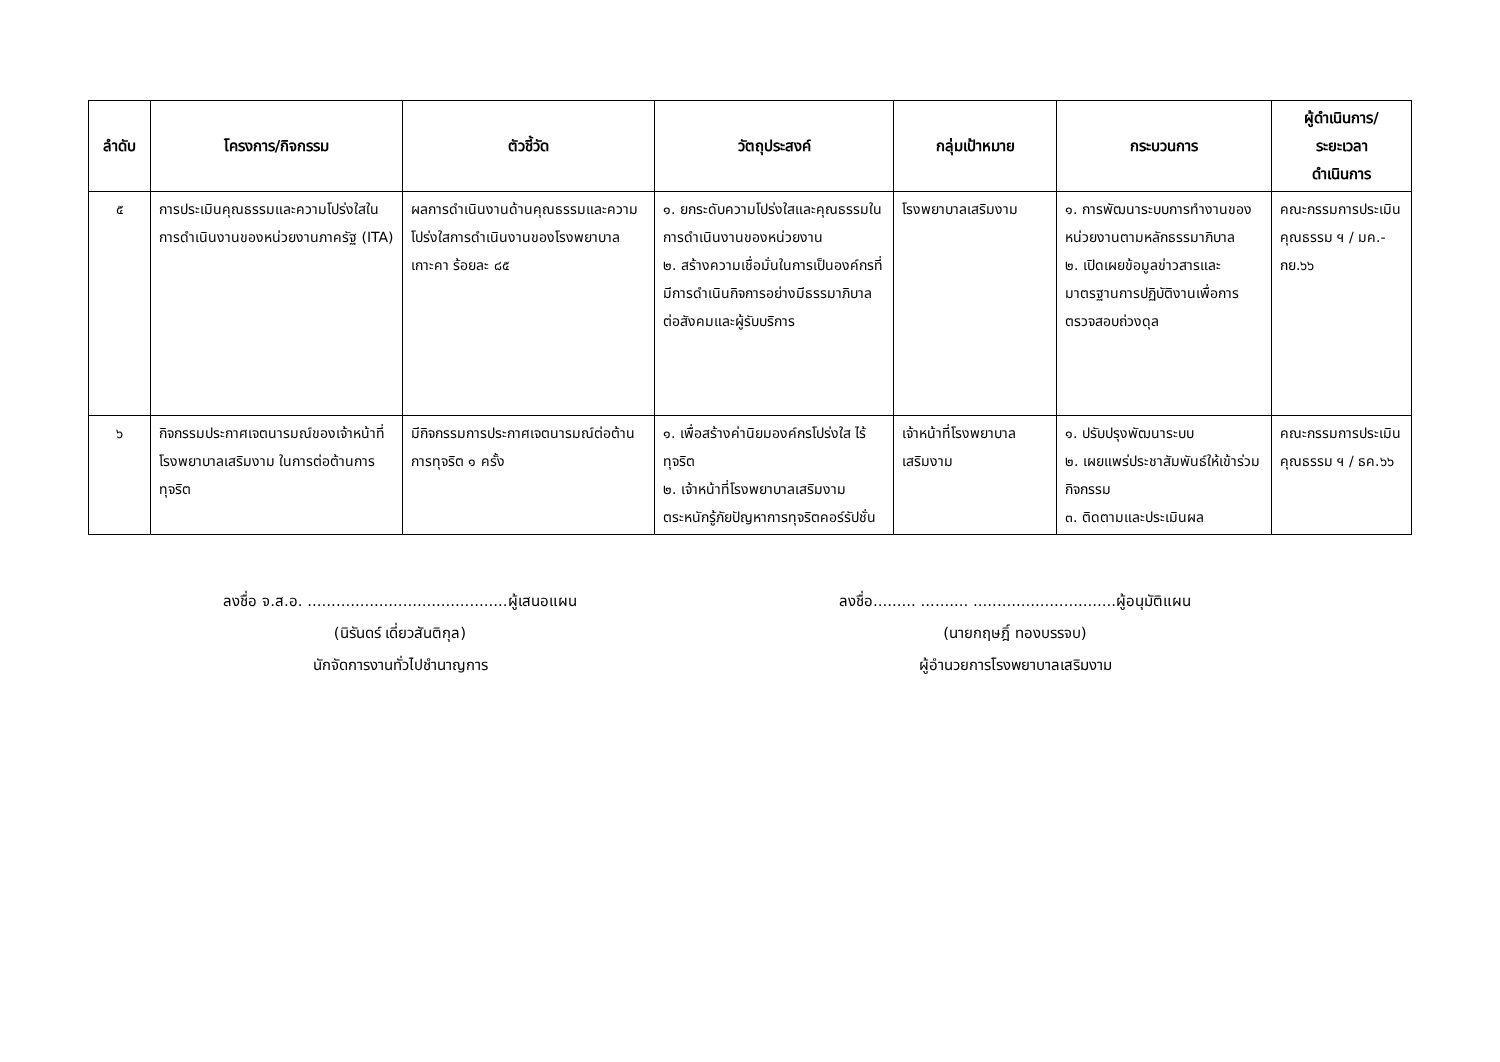| ลำดับ | โครงการ/กิจกรรม | ตัวชี้วัด | วัตถุประสงค์ | กลุ่มเป้าหมาย | กระบวนการ | ผู้ดำเนินการ/ ระยะเวลา ดำเนินการ |
| --- | --- | --- | --- | --- | --- | --- |
| ๕ | การประเมินคุณธรรมและความโปร่งใสในการดำเนินงานของหน่วยงานภาครัฐ (ITA) | ผลการดำเนินงานด้านคุณธรรมและความโปร่งใสการดำเนินงานของโรงพยาบาลเกาะคา ร้อยละ ๘๕ | ๑. ยกระดับความโปร่งใสและคุณธรรมในการดำเนินงานของหน่วยงาน ๒. สร้างความเชื่อมั่นในการเป็นองค์กรที่มีการดำเนินกิจการอย่างมีธรรมาภิบาลต่อสังคมและผู้รับบริการ | โรงพยาบาลเสริมงาม | ๑. การพัฒนาระบบการทำงานของหน่วยงานตามหลักธรรมาภิบาล ๒. เปิดเผยข้อมูลข่าวสารและมาตรฐานการปฏิบัติงานเพื่อการตรวจสอบถ่วงดุล | คณะกรรมการประเมินคุณธรรม ฯ / มค.-กย.๖๖ |
| ๖ | กิจกรรมประกาศเจตนารมณ์ของเจ้าหน้าที่โรงพยาบาลเสริมงาม ในการต่อต้านการทุจริต | มีกิจกรรมการประกาศเจตนารมณ์ต่อต้านการทุจริต ๑ ครั้ง | ๑. เพื่อสร้างค่านิยมองค์กรโปร่งใส ไร้ทุจริต ๒. เจ้าหน้าที่โรงพยาบาลเสริมงามตระหนักรู้ภัยปัญหาการทุจริตคอร์รัปชั่น | เจ้าหน้าที่โรงพยาบาลเสริมงาม | ๑. ปรับปรุงพัฒนาระบบ ๒. เผยแพร่ประชาสัมพันธ์ให้เข้าร่วมกิจกรรม ๓. ติดตามและประเมินผล | คณะกรรมการประเมินคุณธรรม ฯ / ธค.๖๖ |
ลงชื่อ จ.ส.อ. ..........................................ผู้เสนอแผน
(นิรันดร์ เดี่ยวสันติกุล)
นักจัดการงานทั่วไปชำนาญการ
ลงชื่อ......... .......... ..............................ผู้อนุมัติแผน
(นายกฤษฎิ์ ทองบรรจบ)
ผู้อำนวยการโรงพยาบาลเสริมงาม